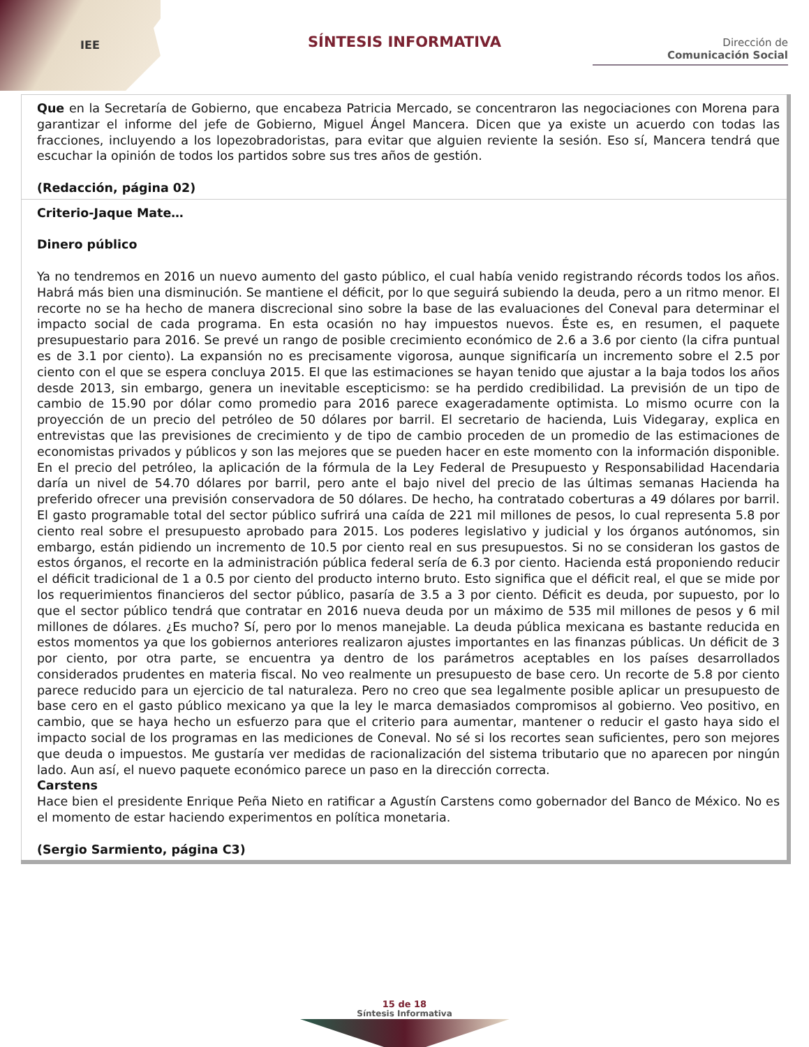IEE
SÍNTESIS INFORMATIVA
Dirección de
Comunicación Social
| Que en la Secretaría de Gobierno, que encabeza Patricia Mercado, se concentraron las negociaciones con Morena para garantizar el informe del jefe de Gobierno, Miguel Ángel Mancera. Dicen que ya existe un acuerdo con todas las fracciones, incluyendo a los lopezobradoristas, para evitar que alguien reviente la sesión. Eso sí, Mancera tendrá que escuchar la opinión de todos los partidos sobre sus tres años de gestión. (Redacción, página 02) |
| Criterio-Jaque Mate… Dinero público Ya no tendremos en 2016 un nuevo aumento del gasto público, el cual había venido registrando récords todos los años. Habrá más bien una disminución. Se mantiene el déficit, por lo que seguirá subiendo la deuda, pero a un ritmo menor. El recorte no se ha hecho de manera discrecional sino sobre la base de las evaluaciones del Coneval para determinar el impacto social de cada programa. En esta ocasión no hay impuestos nuevos. Éste es, en resumen, el paquete presupuestario para 2016. Se prevé un rango de posible crecimiento económico de 2.6 a 3.6 por ciento (la cifra puntual es de 3.1 por ciento). La expansión no es precisamente vigorosa, aunque significaría un incremento sobre el 2.5 por ciento con el que se espera concluya 2015. El que las estimaciones se hayan tenido que ajustar a la baja todos los años desde 2013, sin embargo, genera un inevitable escepticismo: se ha perdido credibilidad. La previsión de un tipo de cambio de 15.90 por dólar como promedio para 2016 parece exageradamente optimista. Lo mismo ocurre con la proyección de un precio del petróleo de 50 dólares por barril. El secretario de hacienda, Luis Videgaray, explica en entrevistas que las previsiones de crecimiento y de tipo de cambio proceden de un promedio de las estimaciones de economistas privados y públicos y son las mejores que se pueden hacer en este momento con la información disponible. En el precio del petróleo, la aplicación de la fórmula de la Ley Federal de Presupuesto y Responsabilidad Hacendaria daría un nivel de 54.70 dólares por barril, pero ante el bajo nivel del precio de las últimas semanas Hacienda ha preferido ofrecer una previsión conservadora de 50 dólares. De hecho, ha contratado coberturas a 49 dólares por barril. El gasto programable total del sector público sufrirá una caída de 221 mil millones de pesos, lo cual representa 5.8 por ciento real sobre el presupuesto aprobado para 2015. Los poderes legislativo y judicial y los órganos autónomos, sin embargo, están pidiendo un incremento de 10.5 por ciento real en sus presupuestos. Si no se consideran los gastos de estos órganos, el recorte en la administración pública federal sería de 6.3 por ciento. Hacienda está proponiendo reducir el déficit tradicional de 1 a 0.5 por ciento del producto interno bruto. Esto significa que el déficit real, el que se mide por los requerimientos financieros del sector público, pasaría de 3.5 a 3 por ciento. Déficit es deuda, por supuesto, por lo que el sector público tendrá que contratar en 2016 nueva deuda por un máximo de 535 mil millones de pesos y 6 mil millones de dólares. ¿Es mucho? Sí, pero por lo menos manejable. La deuda pública mexicana es bastante reducida en estos momentos ya que los gobiernos anteriores realizaron ajustes importantes en las finanzas públicas. Un déficit de 3 por ciento, por otra parte, se encuentra ya dentro de los parámetros aceptables en los países desarrollados considerados prudentes en materia fiscal. No veo realmente un presupuesto de base cero. Un recorte de 5.8 por ciento parece reducido para un ejercicio de tal naturaleza. Pero no creo que sea legalmente posible aplicar un presupuesto de base cero en el gasto público mexicano ya que la ley le marca demasiados compromisos al gobierno. Veo positivo, en cambio, que se haya hecho un esfuerzo para que el criterio para aumentar, mantener o reducir el gasto haya sido el impacto social de los programas en las mediciones de Coneval. No sé si los recortes sean suficientes, pero son mejores que deuda o impuestos. Me gustaría ver medidas de racionalización del sistema tributario que no aparecen por ningún lado. Aun así, el nuevo paquete económico parece un paso en la dirección correcta. Carstens Hace bien el presidente Enrique Peña Nieto en ratificar a Agustín Carstens como gobernador del Banco de México. No es el momento de estar haciendo experimentos en política monetaria. (Sergio Sarmiento, página C3) |
15 de 18
Síntesis Informativa